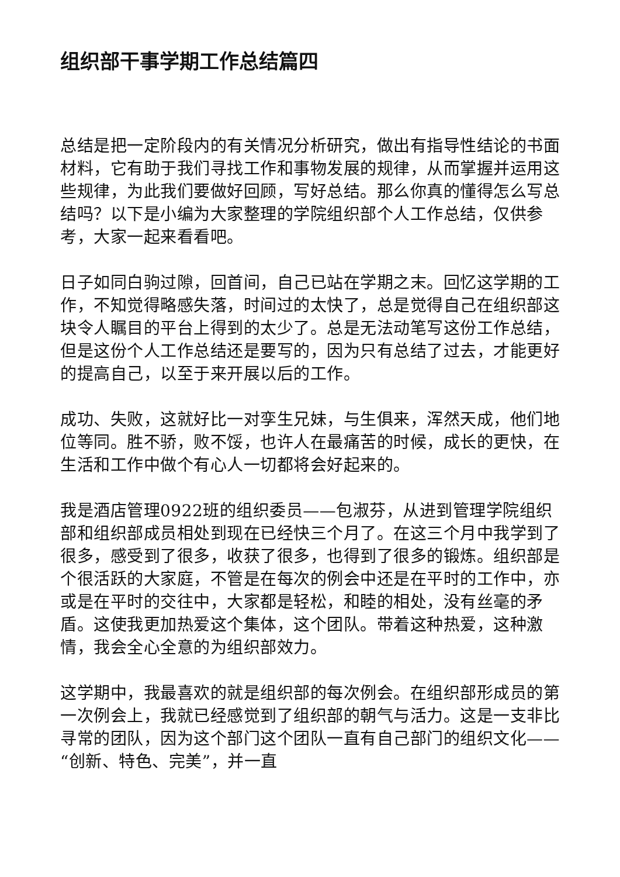组织部干事学期工作总结篇四
总结是把一定阶段内的有关情况分析研究，做出有指导性结论的书面材料，它有助于我们寻找工作和事物发展的规律，从而掌握并运用这些规律，为此我们要做好回顾，写好总结。那么你真的懂得怎么写总结吗？以下是小编为大家整理的学院组织部个人工作总结，仅供参考，大家一起来看看吧。
日子如同白驹过隙，回首间，自己已站在学期之末。回忆这学期的工作，不知觉得略感失落，时间过的太快了，总是觉得自己在组织部这块令人瞩目的平台上得到的太少了。总是无法动笔写这份工作总结，但是这份个人工作总结还是要写的，因为只有总结了过去，才能更好的提高自己，以至于来开展以后的工作。
成功、失败，这就好比一对孪生兄妹，与生俱来，浑然天成，他们地位等同。胜不骄，败不馁，也许人在最痛苦的时候，成长的更快，在生活和工作中做个有心人一切都将会好起来的。
我是酒店管理0922班的组织委员——包淑芬，从进到管理学院组织部和组织部成员相处到现在已经快三个月了。在这三个月中我学到了很多，感受到了很多，收获了很多，也得到了很多的锻炼。组织部是个很活跃的大家庭，不管是在每次的例会中还是在平时的工作中，亦或是在平时的交往中，大家都是轻松，和睦的相处，没有丝毫的矛盾。这使我更加热爱这个集体，这个团队。带着这种热爱，这种激情，我会全心全意的为组织部效力。
这学期中，我最喜欢的就是组织部的每次例会。在组织部形成员的第一次例会上，我就已经感觉到了组织部的朝气与活力。这是一支非比寻常的团队，因为这个部门这个团队一直有自己部门的组织文化——“创新、特色、完美”，并一直